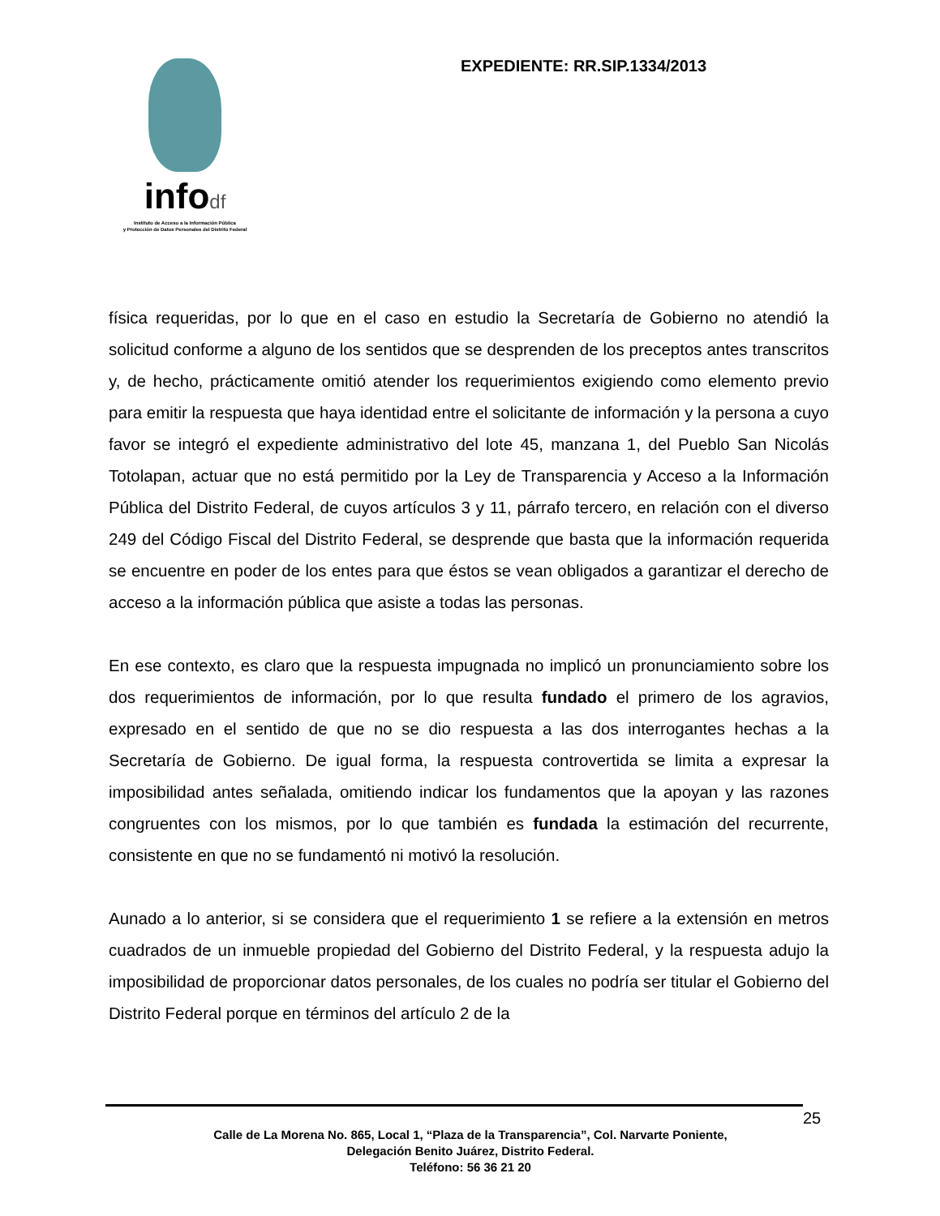infodf
Instituto de Acceso a la Información Pública
y Protección de Datos Personales del Distrito Federal
EXPEDIENTE: RR.SIP.1334/2013
física requeridas, por lo que en el caso en estudio la Secretaría de Gobierno no atendió la solicitud conforme a alguno de los sentidos que se desprenden de los preceptos antes transcritos y, de hecho, prácticamente omitió atender los requerimientos exigiendo como elemento previo para emitir la respuesta que haya identidad entre el solicitante de información y la persona a cuyo favor se integró el expediente administrativo del lote 45, manzana 1, del Pueblo San Nicolás Totolapan, actuar que no está permitido por la Ley de Transparencia y Acceso a la Información Pública del Distrito Federal, de cuyos artículos 3 y 11, párrafo tercero, en relación con el diverso 249 del Código Fiscal del Distrito Federal, se desprende que basta que la información requerida se encuentre en poder de los entes para que éstos se vean obligados a garantizar el derecho de acceso a la información pública que asiste a todas las personas.
En ese contexto, es claro que la respuesta impugnada no implicó un pronunciamiento sobre los dos requerimientos de información, por lo que resulta fundado el primero de los agravios, expresado en el sentido de que no se dio respuesta a las dos interrogantes hechas a la Secretaría de Gobierno. De igual forma, la respuesta controvertida se limita a expresar la imposibilidad antes señalada, omitiendo indicar los fundamentos que la apoyan y las razones congruentes con los mismos, por lo que también es fundada la estimación del recurrente, consistente en que no se fundamentó ni motivó la resolución.
Aunado a lo anterior, si se considera que el requerimiento 1 se refiere a la extensión en metros cuadrados de un inmueble propiedad del Gobierno del Distrito Federal, y la respuesta adujo la imposibilidad de proporcionar datos personales, de los cuales no podría ser titular el Gobierno del Distrito Federal porque en términos del artículo 2 de la
25
Calle de La Morena No. 865, Local 1, “Plaza de la Transparencia”, Col. Narvarte Poniente,
Delegación Benito Juárez, Distrito Federal.
Teléfono: 56 36 21 20